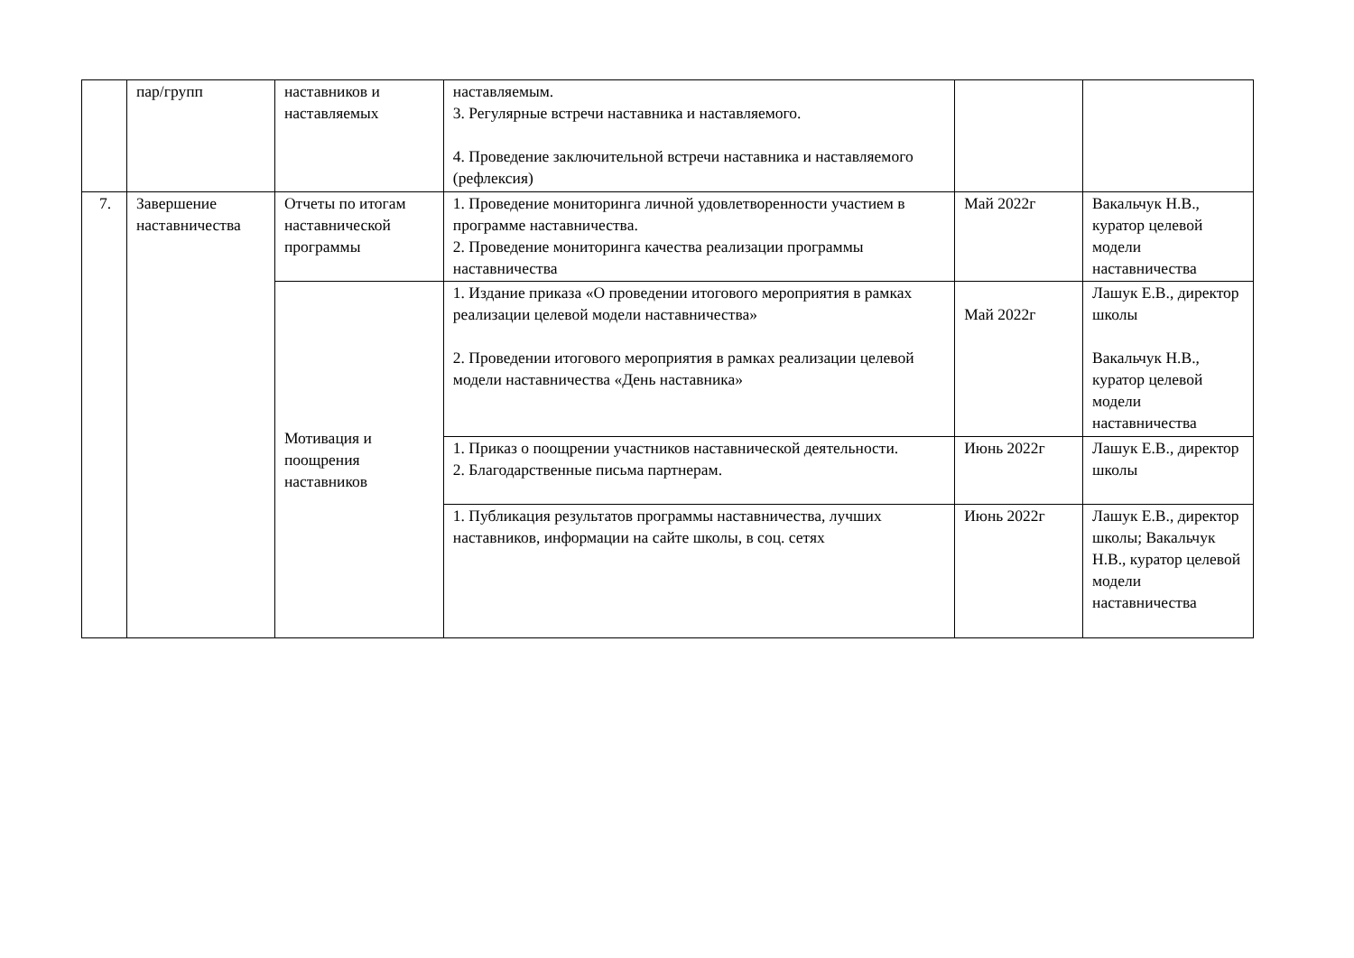| | пар/групп | наставников и наставляемых | наставляемым. 3. Регулярные встречи наставника и наставляемого. 4. Проведение заключительной встречи наставника и наставляемого (рефлексия) | | |
| 7. | Завершение наставничества | Отчеты по итогам наставнической программы | 1. Проведение мониторинга личной удовлетворенности участием в программе наставничества. 2. Проведение мониторинга качества реализации программы наставничества | Май 2022г | Вакальчук Н.В., куратор целевой модели наставничества |
| | | Мотивация и поощрения наставников | 1. Издание приказа «О проведении итогового мероприятия в рамках реализации целевой модели наставничества» 2. Проведении итогового мероприятия в рамках реализации целевой модели наставничества «День наставника» | Май 2022г | Лашук Е.В., директор школы Вакальчук Н.В., куратор целевой модели наставничества |
| | | | 1. Приказ о поощрении участников наставнической деятельности. 2. Благодарственные письма партнерам. | Июнь 2022г | Лашук Е.В., директор школы |
| | | | 1. Публикация результатов программы наставничества, лучших наставников, информации на сайте школы, в соц. сетях | Июнь 2022г | Лашук Е.В., директор школы; Вакальчук Н.В., куратор целевой модели наставничества |